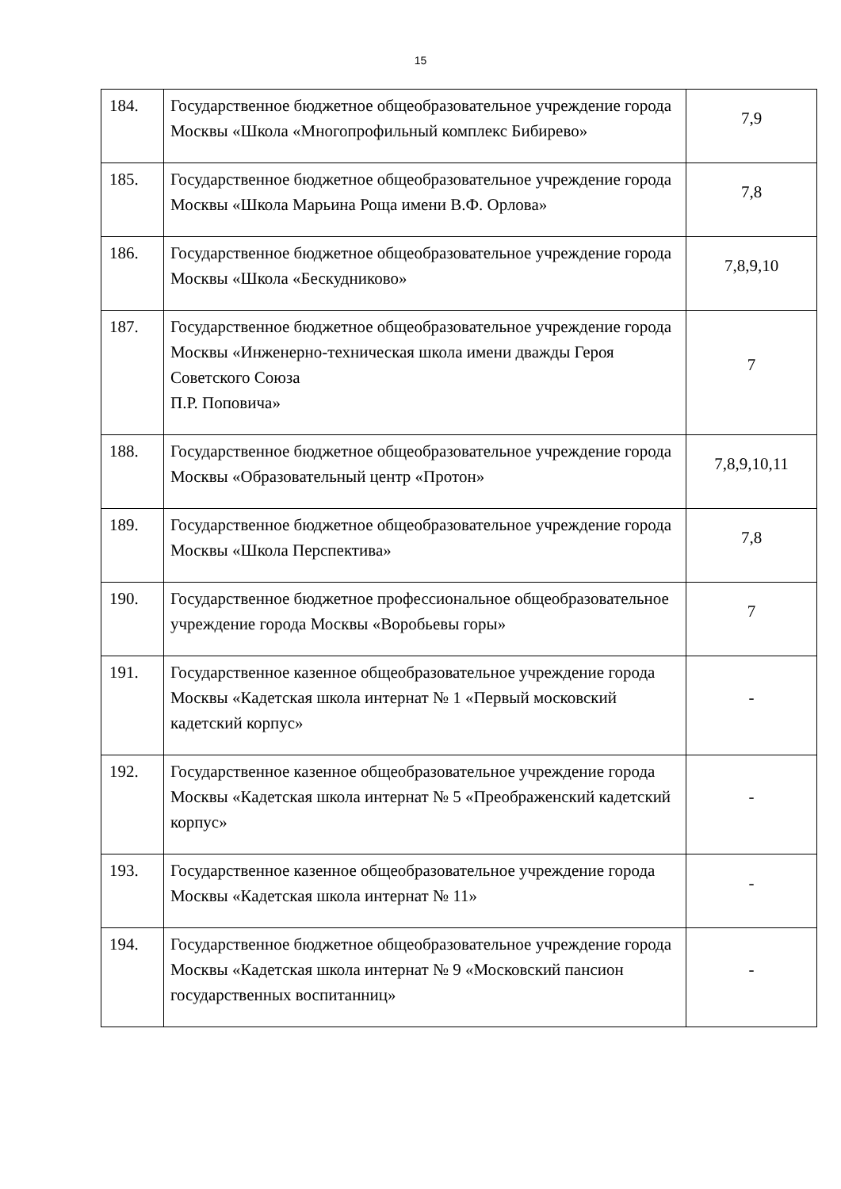15
| 184. | Государственное бюджетное общеобразовательное учреждение города Москвы «Школа «Многопрофильный комплекс Бибирево» | 7,9 |
| 185. | Государственное бюджетное общеобразовательное учреждение города Москвы «Школа Марьина Роща имени В.Ф. Орлова» | 7,8 |
| 186. | Государственное бюджетное общеобразовательное учреждение города Москвы «Школа «Бескудниково» | 7,8,9,10 |
| 187. | Государственное бюджетное общеобразовательное учреждение города Москвы «Инженерно-техническая школа имени дважды Героя Советского Союза П.Р. Поповича» | 7 |
| 188. | Государственное бюджетное общеобразовательное учреждение города Москвы «Образовательный центр «Протон» | 7,8,9,10,11 |
| 189. | Государственное бюджетное общеобразовательное учреждение города Москвы «Школа Перспектива» | 7,8 |
| 190. | Государственное бюджетное профессиональное общеобразовательное учреждение города Москвы «Воробьевы горы» | 7 |
| 191. | Государственное казенное общеобразовательное учреждение города Москвы «Кадетская школа интернат № 1 «Первый московский кадетский корпус» | - |
| 192. | Государственное казенное общеобразовательное учреждение города Москвы «Кадетская школа интернат № 5 «Преображенский кадетский корпус» | - |
| 193. | Государственное казенное общеобразовательное учреждение города Москвы «Кадетская школа интернат № 11» | - |
| 194. | Государственное бюджетное общеобразовательное учреждение города Москвы «Кадетская школа интернат № 9 «Московский пансион государственных воспитанниц» | - |